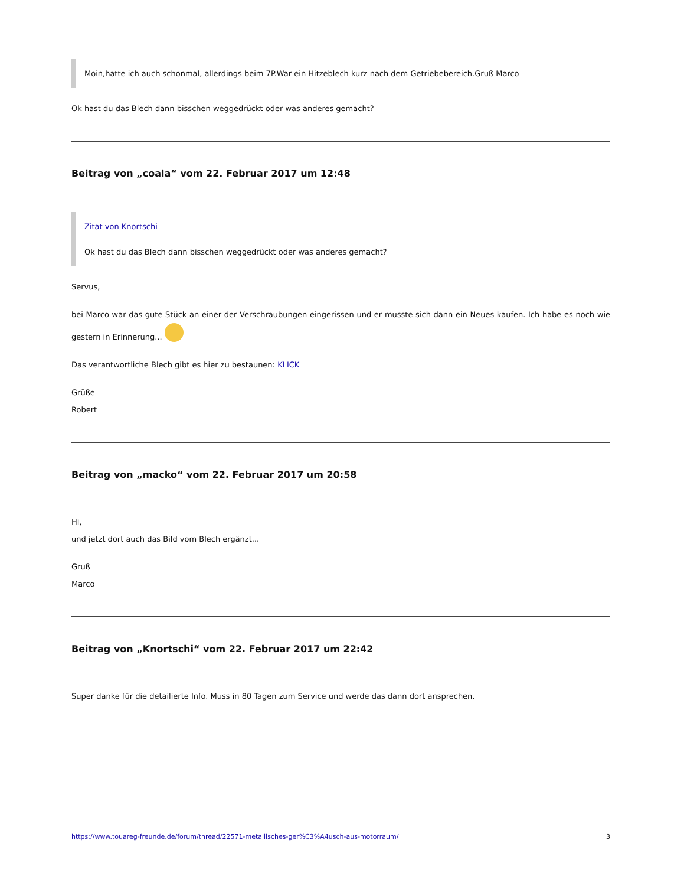Moin,hatte ich auch schonmal, allerdings beim 7P.War ein Hitzeblech kurz nach dem Getriebebereich.Gruß Marco
Ok hast du das Blech dann bisschen weggedrückt oder was anderes gemacht?
Beitrag von „coala“ vom 22. Februar 2017 um 12:48
Zitat von Knortschi
Ok hast du das Blech dann bisschen weggedrückt oder was anderes gemacht?
Servus,
bei Marco war das gute Stück an einer der Verschraubungen eingerissen und er musste sich dann ein Neues kaufen. Ich habe es noch wie gestern in Erinnerung...
Das verantwortliche Blech gibt es hier zu bestaunen: KLICK
Grüße
Robert
Beitrag von „macko“ vom 22. Februar 2017 um 20:58
Hi,
und jetzt dort auch das Bild vom Blech ergänzt...
Gruß
Marco
Beitrag von „Knortschi“ vom 22. Februar 2017 um 22:42
Super danke für die detailierte Info. Muss in 80 Tagen zum Service und werde das dann dort ansprechen.
https://www.touareg-freunde.de/forum/thread/22571-metallisches-ger%C3%A4usch-aus-motorraum/ 3